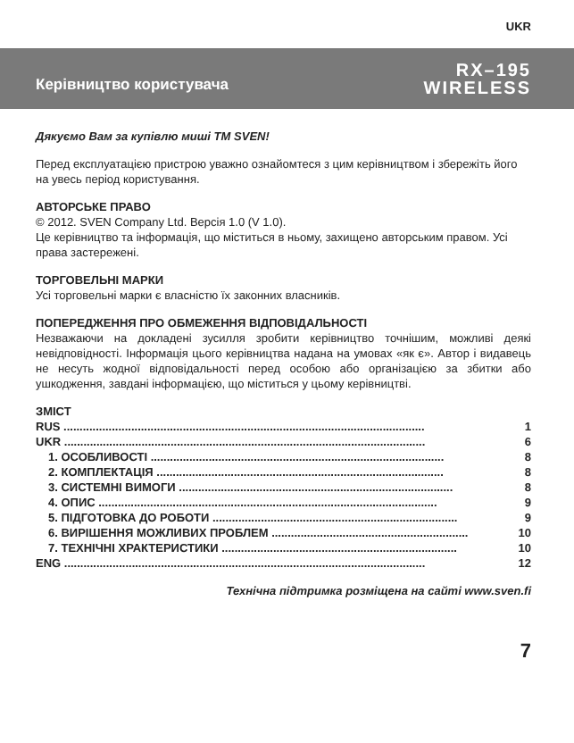UKR
Керівництво користувача
RX–195
WIRELESS
Дякуємо Вам за купівлю миші ТМ SVEN!
Перед експлуатацією пристрою уважно ознайомтеся з цим керівництвом і збережіть його на увесь період користування.
АВТОРСЬКЕ ПРАВО
© 2012. SVEN Company Ltd. Версія 1.0 (V 1.0).
Це керівництво та інформація, що міститься в ньому, захищено авторським правом. Усі права застережені.
ТОРГОВЕЛЬНІ МАРКИ
Усі торговельні марки є власністю їх законних власників.
ПОПЕРЕДЖЕННЯ ПРО ОБМЕЖЕННЯ ВІДПОВІДАЛЬНОСТІ
Незважаючи на докладені зусилля зробити керівництво точнішим, можливі деякі невідповідності. Інформація цього керівництва надана на умовах «як є». Автор і видавець не несуть жодної відповідальності перед особою або організацією за збитки або ушкодження, завдані інформацією, що міститься у цьому керівництві.
ЗМІСТ
RUS ................................................................................................................ 1
UKR ................................................................................................................ 6
1. ОСОБЛИВОСТІ ........................................................................................... 8
2. КОМПЛЕКТАЦІЯ ......................................................................................... 8
3. СИСТЕМНІ ВИМОГИ ..................................................................................... 8
4. ОПИС ......................................................................................................... 9
5. ПІДГОТОВКА ДО РОБОТИ ............................................................................ 9
6. ВИРІШЕННЯ МОЖЛИВИХ ПРОБЛЕМ ............................................................. 10
7. ТЕХНІЧНІ ХРАКТЕРИСТИКИ ......................................................................... 10
ENG ................................................................................................................ 12
Технічна підтримка розміщена на сайті www.sven.fi
7